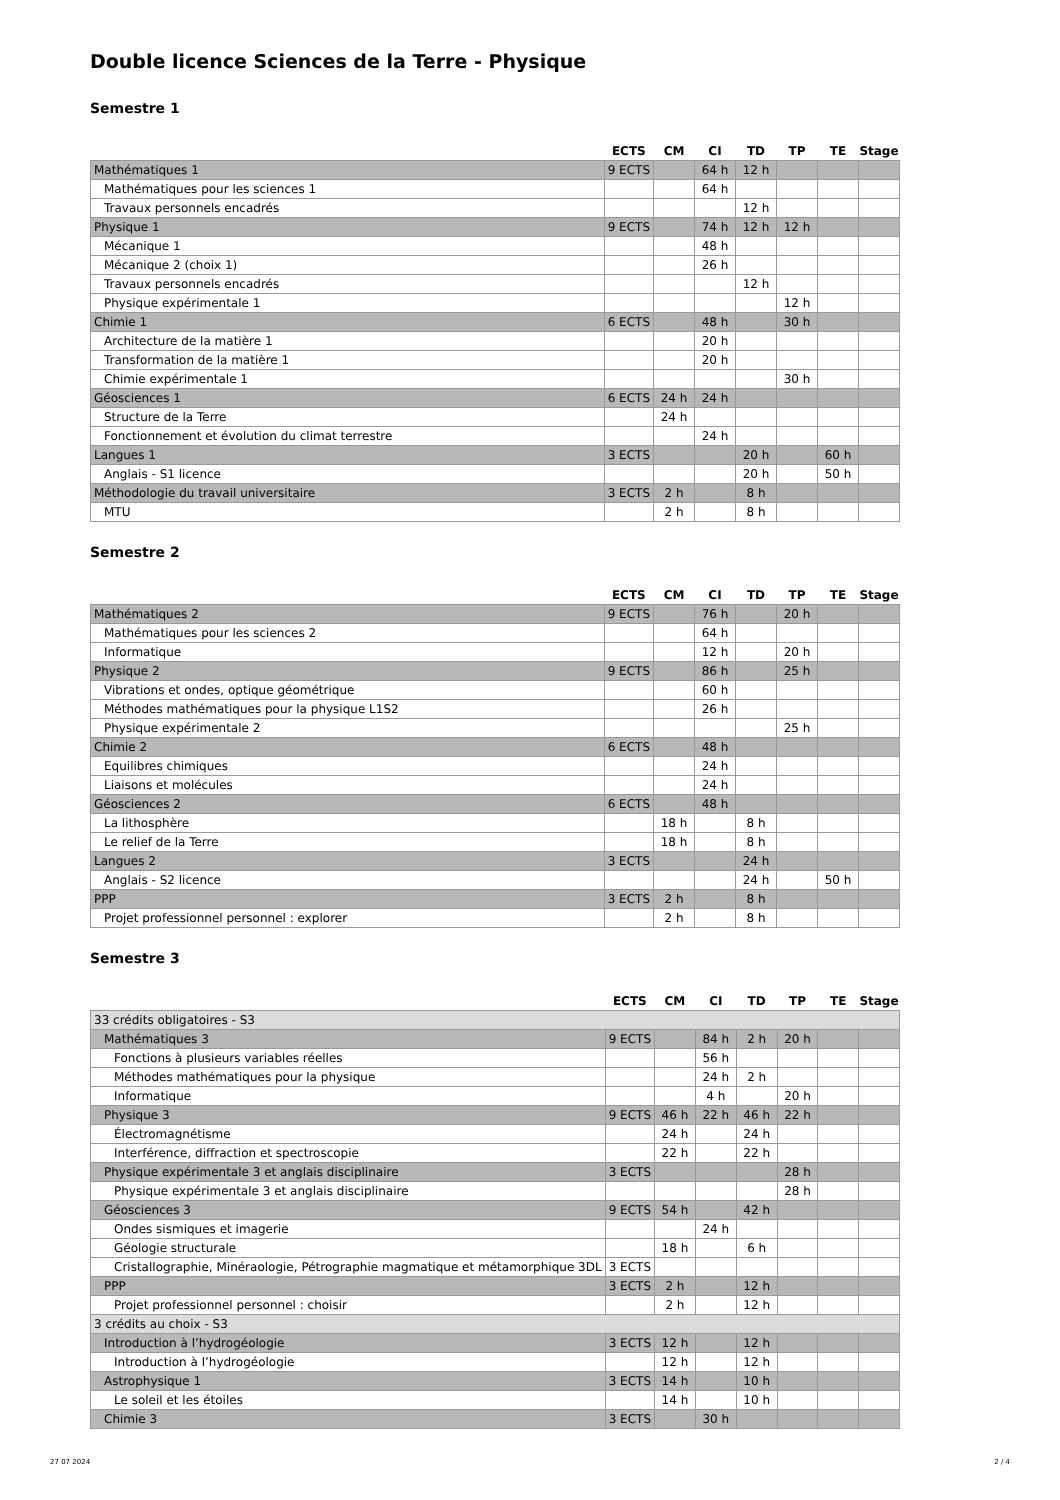Double licence Sciences de la Terre - Physique
Semestre 1
| | ECTS | CM | CI | TD | TP | TE | Stage |
| --- | --- | --- | --- | --- | --- | --- | --- |
| Mathématiques 1 | 9 ECTS | | 64 h | 12 h | | | |
| Mathématiques pour les sciences 1 | | | 64 h | | | | |
| Travaux personnels encadrés | | | | 12 h | | | |
| Physique 1 | 9 ECTS | | 74 h | 12 h | 12 h | | |
| Mécanique 1 | | | 48 h | | | | |
| Mécanique 2 (choix 1) | | | 26 h | | | | |
| Travaux personnels encadrés | | | | 12 h | | | |
| Physique expérimentale 1 | | | | | 12 h | | |
| Chimie 1 | 6 ECTS | | 48 h | | 30 h | | |
| Architecture de la matière 1 | | | 20 h | | | | |
| Transformation de la matière 1 | | | 20 h | | | | |
| Chimie expérimentale 1 | | | | | 30 h | | |
| Géosciences 1 | 6 ECTS | 24 h | 24 h | | | | |
| Structure de la Terre | | 24 h | | | | | |
| Fonctionnement et évolution du climat terrestre | | | 24 h | | | | |
| Langues 1 | 3 ECTS | | | 20 h | | 60 h | |
| Anglais - S1 licence | | | | 20 h | | 50 h | |
| Méthodologie du travail universitaire | 3 ECTS | 2 h | | 8 h | | | |
| MTU | | 2 h | | 8 h | | | |
Semestre 2
| | ECTS | CM | CI | TD | TP | TE | Stage |
| --- | --- | --- | --- | --- | --- | --- | --- |
| Mathématiques 2 | 9 ECTS | | 76 h | | 20 h | | |
| Mathématiques pour les sciences 2 | | | 64 h | | | | |
| Informatique | | | 12 h | | 20 h | | |
| Physique 2 | 9 ECTS | | 86 h | | 25 h | | |
| Vibrations et ondes, optique géométrique | | | 60 h | | | | |
| Méthodes mathématiques pour la physique L1S2 | | | 26 h | | | | |
| Physique expérimentale 2 | | | | | 25 h | | |
| Chimie 2 | 6 ECTS | | 48 h | | | | |
| Equilibres chimiques | | | 24 h | | | | |
| Liaisons et molécules | | | 24 h | | | | |
| Géosciences 2 | 6 ECTS | | 48 h | | | | |
| La lithosphère | | 18 h | | 8 h | | | |
| Le relief de la Terre | | 18 h | | 8 h | | | |
| Langues 2 | 3 ECTS | | | 24 h | | | |
| Anglais - S2 licence | | | | 24 h | | 50 h | |
| PPP | 3 ECTS | 2 h | | 8 h | | | |
| Projet professionnel personnel : explorer | | 2 h | | 8 h | | | |
Semestre 3
| | ECTS | CM | CI | TD | TP | TE | Stage |
| --- | --- | --- | --- | --- | --- | --- | --- |
| 33 crédits obligatoires - S3 | | | | | | | |
| Mathématiques 3 | 9 ECTS | | 84 h | 2 h | 20 h | | |
| Fonctions à plusieurs variables réelles | | | 56 h | | | | |
| Méthodes mathématiques pour la physique | | | 24 h | 2 h | | | |
| Informatique | | | 4 h | | 20 h | | |
| Physique 3 | 9 ECTS | 46 h | 22 h | 46 h | 22 h | | |
| Électromagnétisme | | 24 h | | 24 h | | | |
| Interférence, diffraction et spectroscopie | | 22 h | | 22 h | | | |
| Physique expérimentale 3 et anglais disciplinaire | 3 ECTS | | | | 28 h | | |
| Physique expérimentale 3 et anglais disciplinaire | | | | | 28 h | | |
| Géosciences 3 | 9 ECTS | 54 h | | 42 h | | | |
| Ondes sismiques et imagerie | | | 24 h | | | | |
| Géologie structurale | | 18 h | | 6 h | | | |
| Cristallographie, Minéraologie, Pétrographie magmatique et métamorphique 3DL | 3 ECTS | | | | | | |
| PPP | 3 ECTS | 2 h | | 12 h | | | |
| Projet professionnel personnel : choisir | | 2 h | | 12 h | | | |
| 3 crédits au choix - S3 | | | | | | | |
| Introduction à l’hydrogéologie | 3 ECTS | 12 h | | 12 h | | | |
| Introduction à l’hydrogéologie | | 12 h | | 12 h | | | |
| Astrophysique 1 | 3 ECTS | 14 h | | 10 h | | | |
| Le soleil et les étoiles | | 14 h | | 10 h | | | |
| Chimie 3 | 3 ECTS | | 30 h | | | | |
27 07 2024 2 / 4